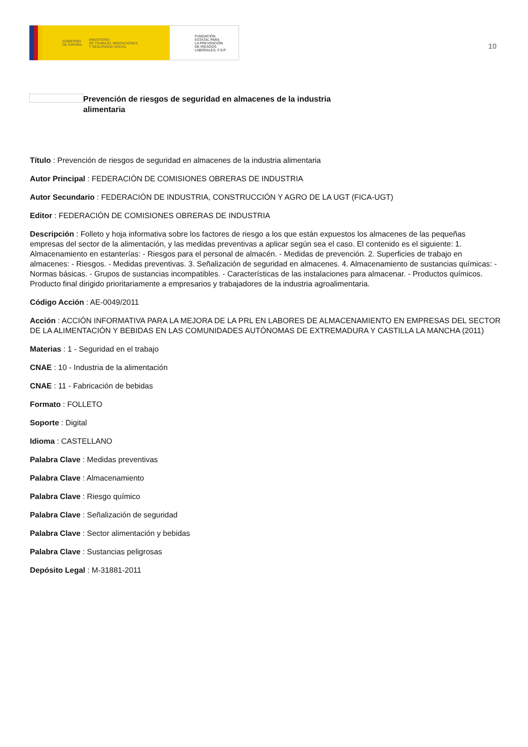GOBIERNO
DE ESPAÑA MINISTERIO
DE TRABAJO, MIGRACIONES
Y SEGURIDAD SOCIAL
FUNDACIÓN
ESTATAL PARA
LA PREVENCIÓN
DE RIESGOS
LABORALES, F.S.P.
10
Prevención de riesgos de seguridad en almacenes de la industria alimentaria
Título : Prevención de riesgos de seguridad en almacenes de la industria alimentaria
Autor Principal : FEDERACIÓN DE COMISIONES OBRERAS DE INDUSTRIA
Autor Secundario : FEDERACIÓN DE INDUSTRIA, CONSTRUCCIÓN Y AGRO DE LA UGT (FICA-UGT)
Editor : FEDERACIÓN DE COMISIONES OBRERAS DE INDUSTRIA
Descripción : Folleto y hoja informativa sobre los factores de riesgo a los que están expuestos los almacenes de las pequeñas empresas del sector de la alimentación, y las medidas preventivas a aplicar según sea el caso. El contenido es el siguiente: 1. Almacenamiento en estanterías: - Riesgos para el personal de almacén. - Medidas de prevención. 2. Superficies de trabajo en almacenes: - Riesgos. - Medidas preventivas. 3. Señalización de seguridad en almacenes. 4. Almacenamiento de sustancias químicas: - Normas básicas. - Grupos de sustancias incompatibles. - Características de las instalaciones para almacenar. - Productos químicos. Producto final dirigido prioritariamente a empresarios y trabajadores de la industria agroalimentaria.
Código Acción : AE-0049/2011
Acción : ACCIÓN INFORMATIVA PARA LA MEJORA DE LA PRL EN LABORES DE ALMACENAMIENTO EN EMPRESAS DEL SECTOR DE LA ALIMENTACIÓN Y BEBIDAS EN LAS COMUNIDADES AUTÓNOMAS DE EXTREMADURA Y CASTILLA LA MANCHA (2011)
Materias : 1 - Seguridad en el trabajo
CNAE : 10 - Industria de la alimentación
CNAE : 11 - Fabricación de bebidas
Formato : FOLLETO
Soporte : Digital
Idioma : CASTELLANO
Palabra Clave : Medidas preventivas
Palabra Clave : Almacenamiento
Palabra Clave : Riesgo químico
Palabra Clave : Señalización de seguridad
Palabra Clave : Sector alimentación y bebidas
Palabra Clave : Sustancias peligrosas
Depósito Legal : M-31881-2011